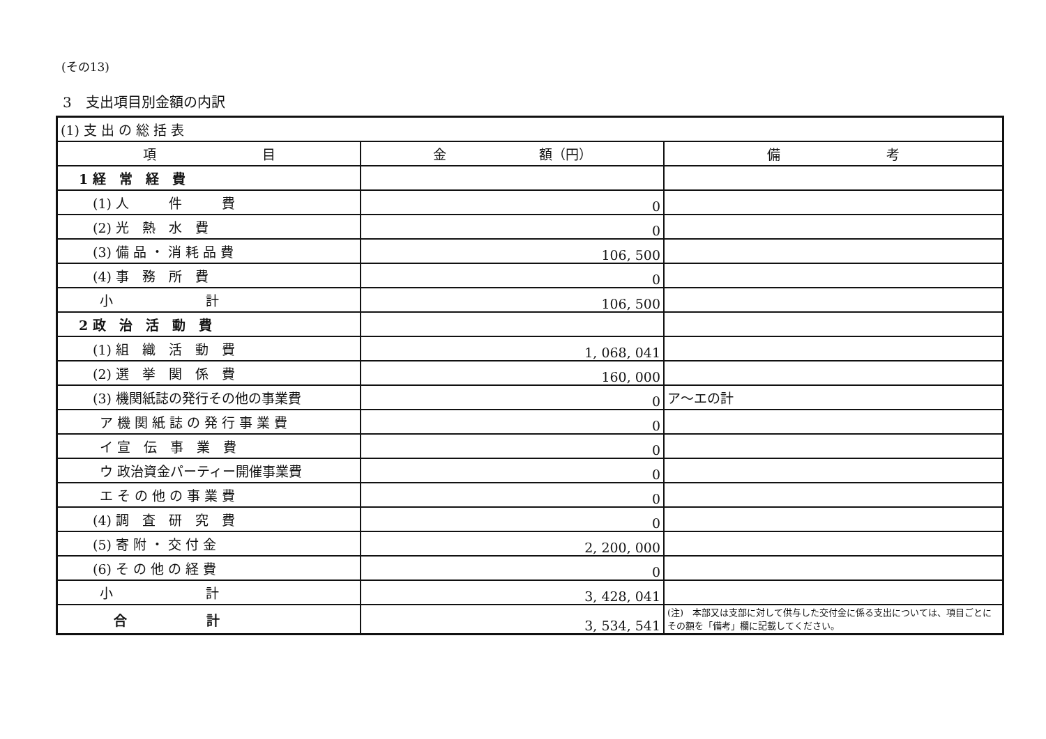(その13)
3　支出項目別金額の内訳
| (1) 支 出 の 総 括 表 | | |
| 項 目 | 金 額（円） | 備 考 |
| 1 経 常 経 費 | | |
| (1) 人 件 費 | 0 | |
| (2) 光 熱 水 費 | 0 | |
| (3) 備 品 ・ 消 耗 品 費 | 106, 500 | |
| (4) 事 務 所 費 | 0 | |
| 小 計 | 106, 500 | |
| 2 政 治 活 動 費 | | |
| (1) 組 織 活 動 費 | 1, 068, 041 | |
| (2) 選 挙 関 係 費 | 160, 000 | |
| (3) 機関紙誌の発行その他の事業費 | 0 | ア～エの計 |
| ア 機 関 紙 誌 の 発 行 事 業 費 | 0 | |
| イ 宣 伝 事 業 費 | 0 | |
| ウ 政治資金パーティー開催事業費 | 0 | |
| エ そ の 他 の 事 業 費 | 0 | |
| (4) 調 査 研 究 費 | 0 | |
| (5) 寄 附 ・ 交 付 金 | 2, 200, 000 | |
| (6) そ の 他 の 経 費 | 0 | |
| 小 計 | 3, 428, 041 | |
| 合 計 | 3, 534, 541 | (注) 本部又は支部に対して供与した交付金に係る支出については、項目ごとにその額を「備考」欄に記載してください。 |